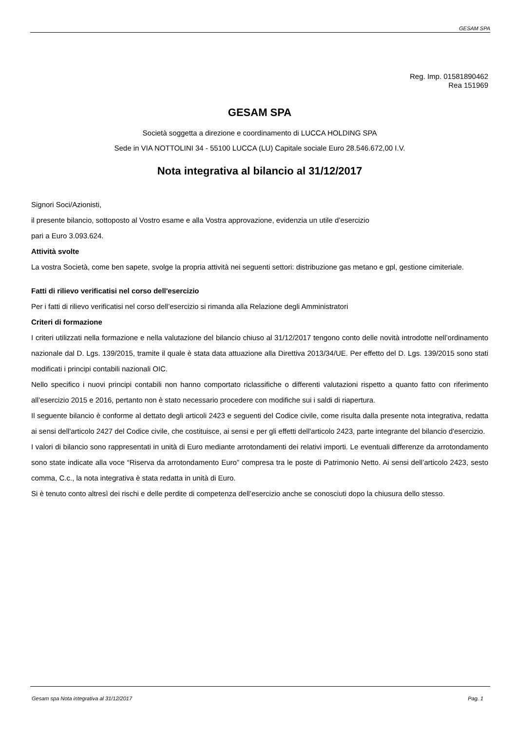GESAM SPA
Reg. Imp. 01581890462
Rea 151969
GESAM SPA
Società soggetta a direzione e coordinamento di LUCCA HOLDING SPA
Sede in VIA NOTTOLINI 34 - 55100 LUCCA (LU) Capitale sociale Euro 28.546.672,00 I.V.
Nota integrativa al bilancio al 31/12/2017
Signori Soci/Azionisti,
il presente bilancio, sottoposto al Vostro esame e alla Vostra approvazione, evidenzia un utile d’esercizio
pari a Euro 3.093.624.
Attività svolte
La vostra Società, come ben sapete, svolge la propria attività nei seguenti settori: distribuzione gas metano e gpl, gestione cimiteriale.
Fatti di rilievo verificatisi nel corso dell'esercizio
Per i fatti di rilievo verificatisi nel corso dell’esercizio si rimanda alla Relazione degli Amministratori
Criteri di formazione
I criteri utilizzati nella formazione e nella valutazione del bilancio chiuso al 31/12/2017 tengono conto delle novità introdotte nell’ordinamento nazionale dal D. Lgs. 139/2015, tramite il quale è stata data attuazione alla Direttiva 2013/34/UE. Per effetto del D. Lgs. 139/2015 sono stati modificati i principi contabili nazionali OIC.
Nello specifico i nuovi principi contabili non hanno comportato riclassifiche o differenti valutazioni rispetto a quanto fatto con riferimento all’esercizio 2015 e 2016, pertanto non è stato necessario procedere con modifiche sui i saldi di riapertura.
Il seguente bilancio è conforme al dettato degli articoli 2423 e seguenti del Codice civile, come risulta dalla presente nota integrativa, redatta ai sensi dell'articolo 2427 del Codice civile, che costituisce, ai sensi e per gli effetti dell'articolo 2423, parte integrante del bilancio d'esercizio.
I valori di bilancio sono rappresentati in unità di Euro mediante arrotondamenti dei relativi importi. Le eventuali differenze da arrotondamento sono state indicate alla voce “Riserva da arrotondamento Euro” compresa tra le poste di Patrimonio Netto. Ai sensi dell’articolo 2423, sesto comma, C.c., la nota integrativa è stata redatta in unità di Euro.
Si è tenuto conto altresì dei rischi e delle perdite di competenza dell’esercizio anche se conosciuti dopo la chiusura dello stesso.
Gesam spa Nota integrativa al 31/12/2017 Pag. 1